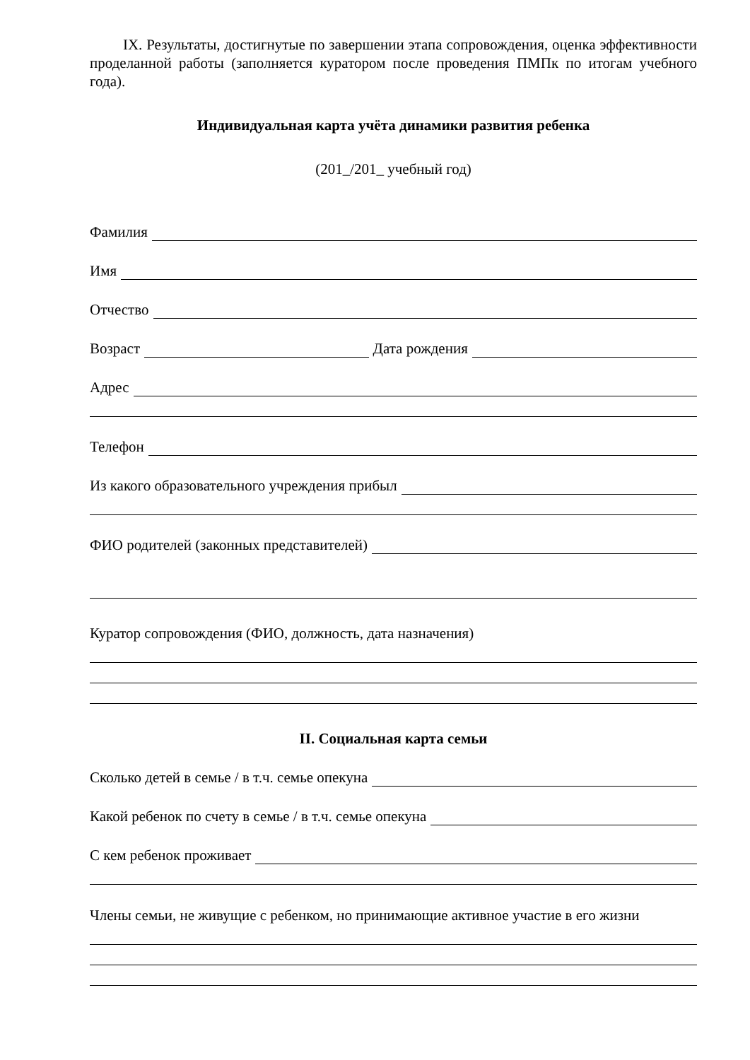IX. Результаты, достигнутые по завершении этапа сопровождения, оценка эффективности проделанной работы (заполняется куратором после проведения ПМПк по итогам учебного года).
Индивидуальная карта учёта динамики развития ребенка
(201_/201_ учебный год)
Фамилия
Имя
Отчество
Возраст Дата рождения
Адрес
Телефон
Из какого образовательного учреждения прибыл
ФИО родителей (законных представителей)
Куратор сопровождения (ФИО, должность, дата назначения)
II. Социальная карта семьи
Сколько детей в семье / в т.ч. семье опекуна
Какой ребенок по счету в семье / в т.ч. семье опекуна
С кем ребенок проживает
Члены семьи, не живущие с ребенком, но принимающие активное участие в его жизни